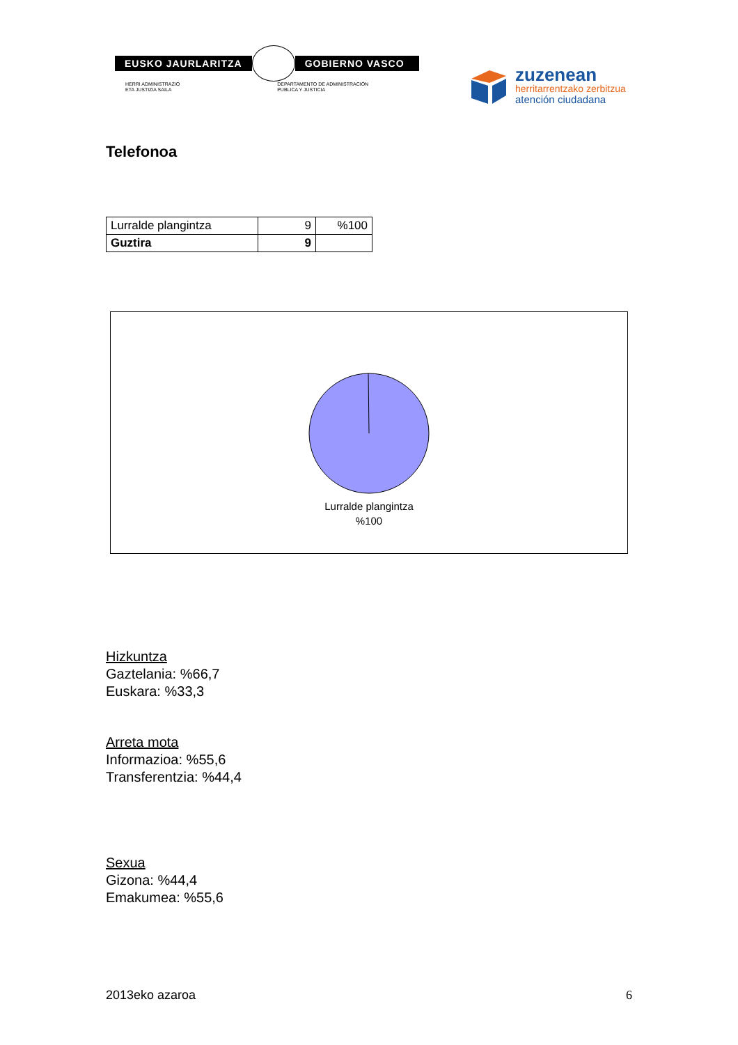EUSKO JAURLARITZA GOBIERNO VASCO
HERRI ADMINISTRAZIO
ETA JUSTIZIA SAILA
DEPARTAMENTO DE ADMINISTRACIÓN
PUBLICA Y JUSTICIA
zuzenean
herritarrentzako zerbitzua
atención ciudadana
Telefonoa
| Lurralde plangintza | 9 | %100 |
| Guztira | 9 | |
Lurralde plangintza
%100
Hizkuntza
Gaztelania: %66,7
Euskara: %33,3
Arreta mota
Informazioa: %55,6
Transferentzia: %44,4
Sexua
Gizona: %44,4
Emakumea: %55,6
2013eko azaroa 6